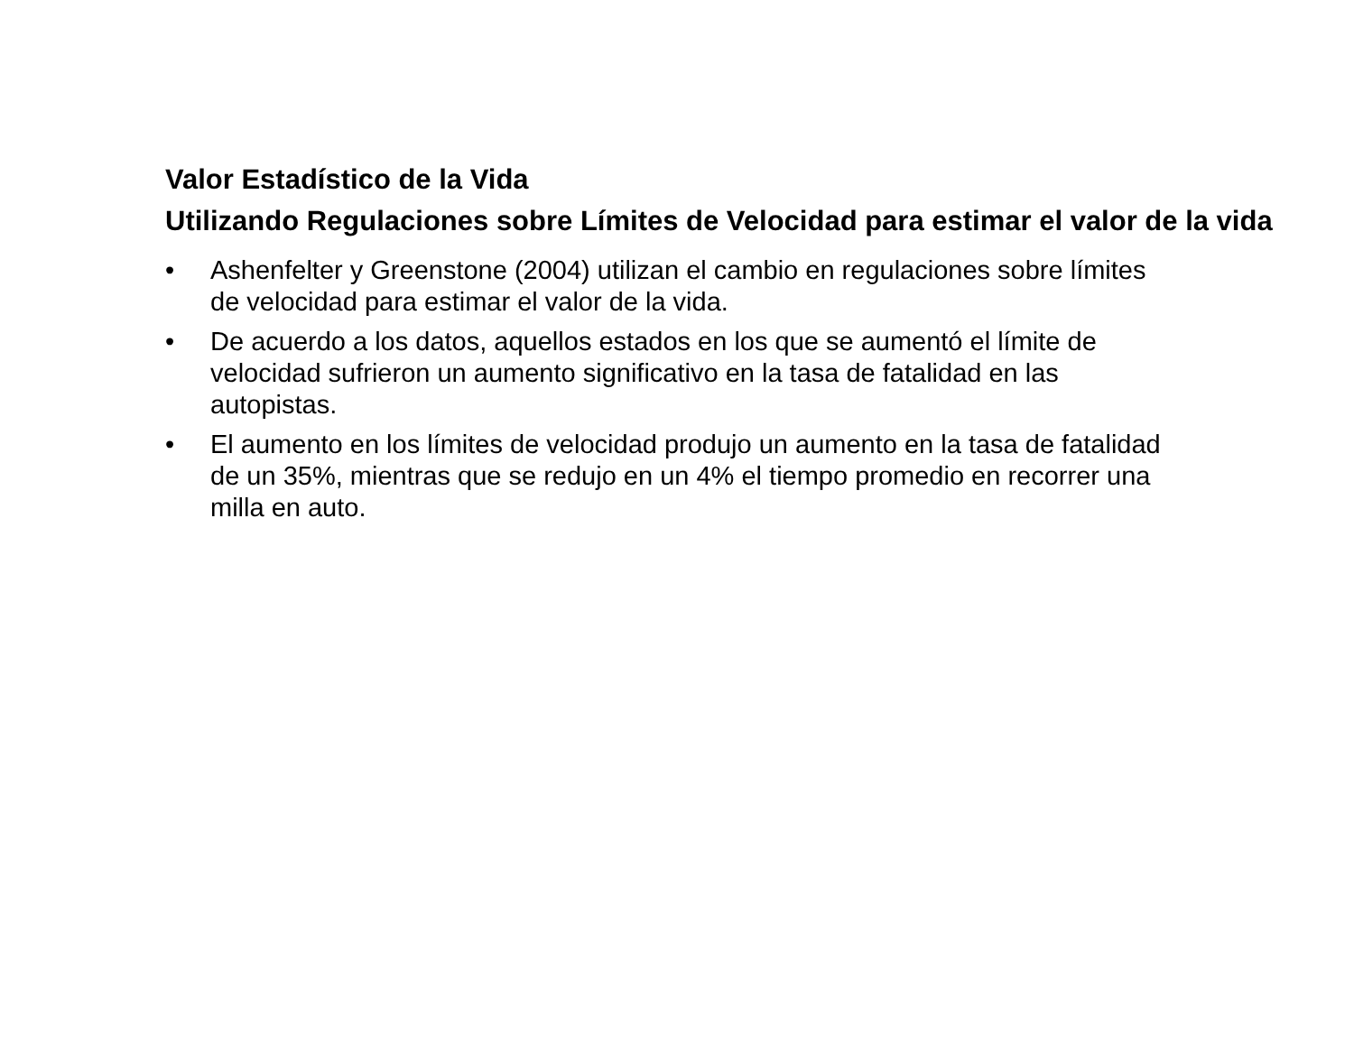Valor Estadístico de la Vida
Utilizando Regulaciones sobre Límites de Velocidad para estimar el valor de la vida
• Ashenfelter y Greenstone (2004) utilizan el cambio en regulaciones sobre límites de velocidad para estimar el valor de la vida.
• De acuerdo a los datos, aquellos estados en los que se aumentó el límite de velocidad sufrieron un aumento significativo en la tasa de fatalidad en las autopistas.
• El aumento en los límites de velocidad produjo un aumento en la tasa de fatalidad de un 35%, mientras que se redujo en un 4% el tiempo promedio en recorrer una milla en auto.